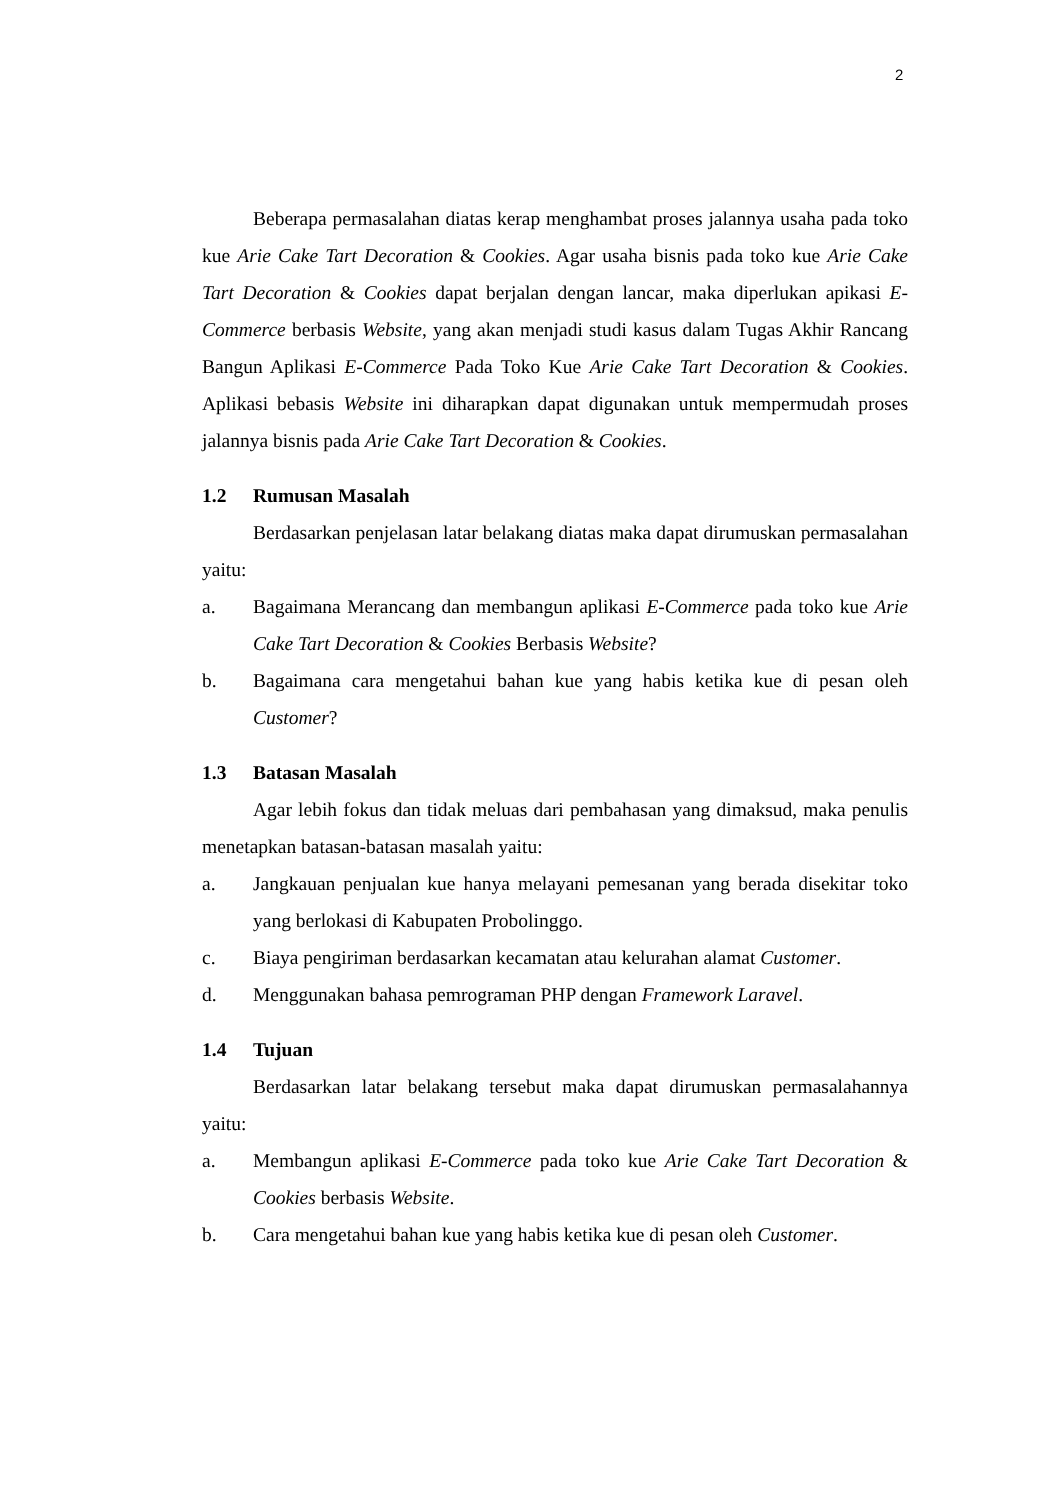2
Beberapa permasalahan diatas kerap menghambat proses jalannya usaha pada toko kue Arie Cake Tart Decoration & Cookies. Agar usaha bisnis pada toko kue Arie Cake Tart Decoration & Cookies dapat berjalan dengan lancar, maka diperlukan apikasi E-Commerce berbasis Website, yang akan menjadi studi kasus dalam Tugas Akhir Rancang Bangun Aplikasi E-Commerce Pada Toko Kue Arie Cake Tart Decoration & Cookies. Aplikasi bebasis Website ini diharapkan dapat digunakan untuk mempermudah proses jalannya bisnis pada Arie Cake Tart Decoration & Cookies.
1.2 Rumusan Masalah
Berdasarkan penjelasan latar belakang diatas maka dapat dirumuskan permasalahan yaitu:
a. Bagaimana Merancang dan membangun aplikasi E-Commerce pada toko kue Arie Cake Tart Decoration & Cookies Berbasis Website?
b. Bagaimana cara mengetahui bahan kue yang habis ketika kue di pesan oleh Customer?
1.3 Batasan Masalah
Agar lebih fokus dan tidak meluas dari pembahasan yang dimaksud, maka penulis menetapkan batasan-batasan masalah yaitu:
a. Jangkauan penjualan kue hanya melayani pemesanan yang berada disekitar toko yang berlokasi di Kabupaten Probolinggo.
c. Biaya pengiriman berdasarkan kecamatan atau kelurahan alamat Customer.
d. Menggunakan bahasa pemrograman PHP dengan Framework Laravel.
1.4 Tujuan
Berdasarkan latar belakang tersebut maka dapat dirumuskan permasalahannya yaitu:
a. Membangun aplikasi E-Commerce pada toko kue Arie Cake Tart Decoration & Cookies berbasis Website.
b. Cara mengetahui bahan kue yang habis ketika kue di pesan oleh Customer.